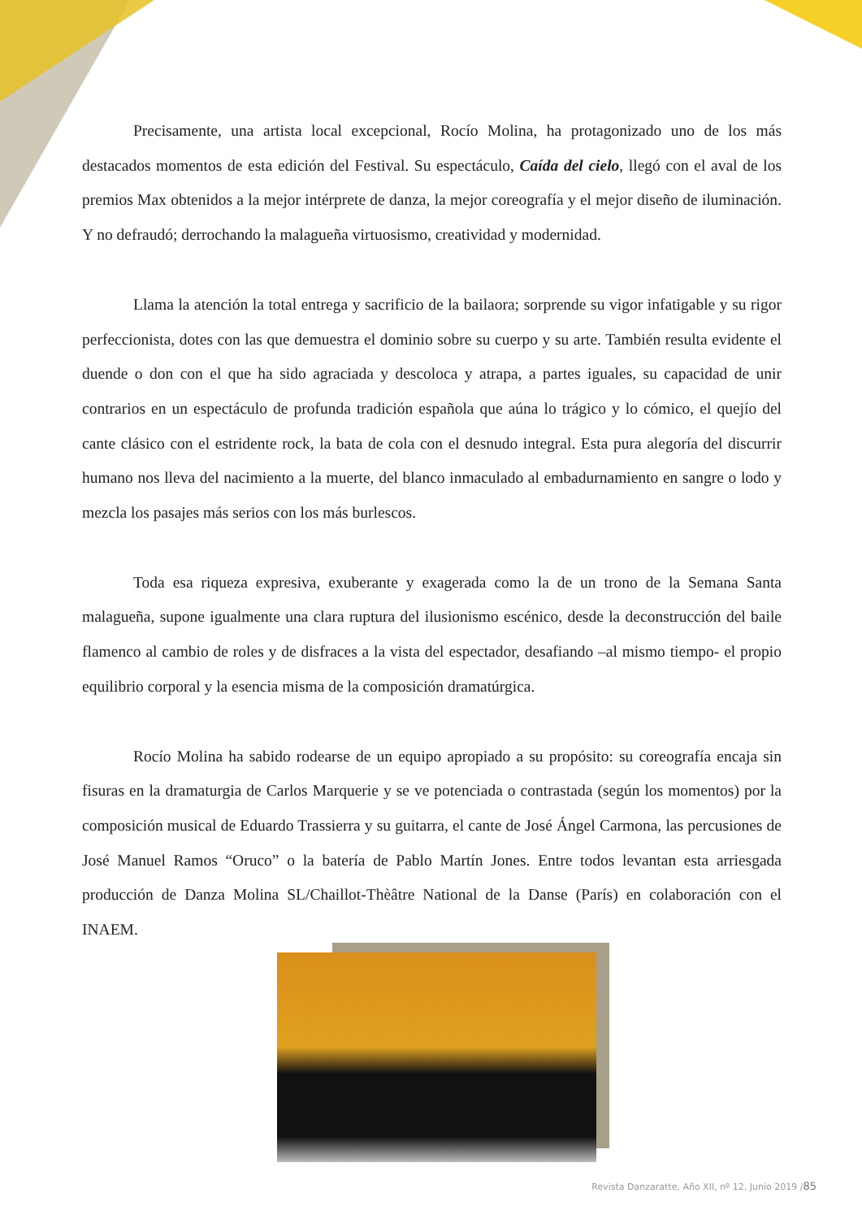Precisamente, una artista local excepcional, Rocío Molina, ha protagonizado uno de los más destacados momentos de esta edición del Festival. Su espectáculo, Caída del cielo, llegó con el aval de los premios Max obtenidos a la mejor intérprete de danza, la mejor coreografía y el mejor diseño de iluminación. Y no defraudó; derrochando la malagueña virtuosismo, creatividad y modernidad.
Llama la atención la total entrega y sacrificio de la bailaora; sorprende su vigor infatigable y su rigor perfeccionista, dotes con las que demuestra el dominio sobre su cuerpo y su arte. También resulta evidente el duende o don con el que ha sido agraciada y descoloca y atrapa, a partes iguales, su capacidad de unir contrarios en un espectáculo de profunda tradición española que aúna lo trágico y lo cómico, el quejío del cante clásico con el estridente rock, la bata de cola con el desnudo integral. Esta pura alegoría del discurrir humano nos lleva del nacimiento a la muerte, del blanco inmaculado al embadurnamiento en sangre o lodo y mezcla los pasajes más serios con los más burlescos.
Toda esa riqueza expresiva, exuberante y exagerada como la de un trono de la Semana Santa malagueña, supone igualmente una clara ruptura del ilusionismo escénico, desde la deconstrucción del baile flamenco al cambio de roles y de disfraces a la vista del espectador, desafiando –al mismo tiempo- el propio equilibrio corporal y la esencia misma de la composición dramatúrgica.
Rocío Molina ha sabido rodearse de un equipo apropiado a su propósito: su coreografía encaja sin fisuras en la dramaturgia de Carlos Marquerie y se ve potenciada o contrastada (según los momentos) por la composición musical de Eduardo Trassierra y su guitarra, el cante de José Ángel Carmona, las percusiones de José Manuel Ramos “Oruco” o la batería de Pablo Martín Jones. Entre todos levantan esta arriesgada producción de Danza Molina SL/Chaillot-Thèâtre National de la Danse (París) en colaboración con el INAEM.
Revista Danzaratte, Año XII, nº 12, Junio 2019 /85